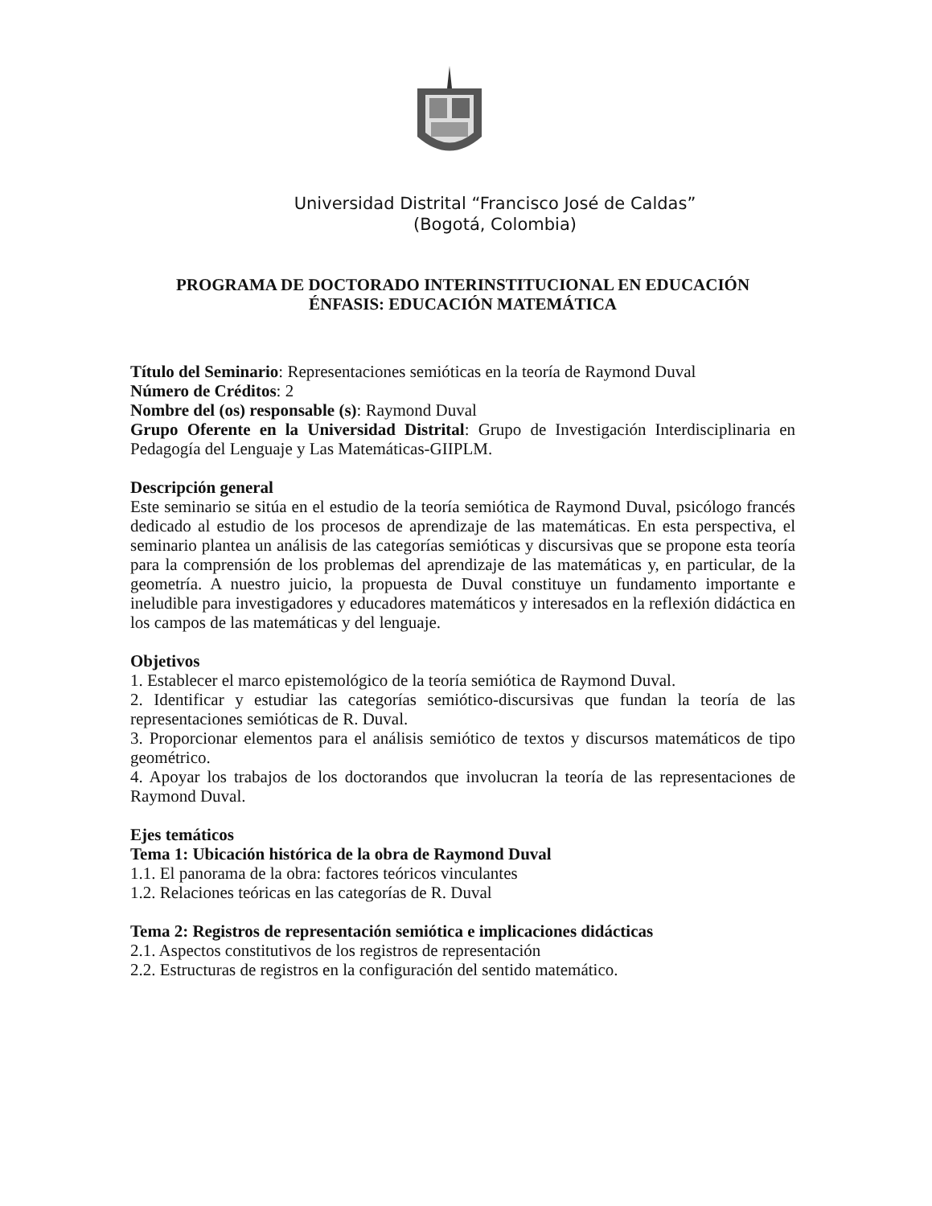Universidad Distrital “Francisco José de Caldas”
(Bogotá, Colombia)
PROGRAMA DE DOCTORADO INTERINSTITUCIONAL EN EDUCACIÓN
ÉNFASIS: EDUCACIÓN MATEMÁTICA
Título del Seminario: Representaciones semióticas en la teoría de Raymond Duval
Número de Créditos: 2
Nombre del (os) responsable (s): Raymond Duval
Grupo Oferente en la Universidad Distrital: Grupo de Investigación Interdisciplinaria en Pedagogía del Lenguaje y Las Matemáticas-GIIPLM.
Descripción general
Este seminario se sitúa en el estudio de la teoría semiótica de Raymond Duval, psicólogo francés dedicado al estudio de los procesos de aprendizaje de las matemáticas. En esta perspectiva, el seminario plantea un análisis de las categorías semióticas y discursivas que se propone esta teoría para la comprensión de los problemas del aprendizaje de las matemáticas y, en particular, de la geometría. A nuestro juicio, la propuesta de Duval constituye un fundamento importante e ineludible para investigadores y educadores matemáticos y interesados en la reflexión didáctica en los campos de las matemáticas y del lenguaje.
Objetivos
1. Establecer el marco epistemológico de la teoría semiótica de Raymond Duval.
2. Identificar y estudiar las categorías semiótico-discursivas que fundan la teoría de las representaciones semióticas de R. Duval.
3. Proporcionar elementos para el análisis semiótico de textos y discursos matemáticos de tipo geométrico.
4. Apoyar los trabajos de los doctorandos que involucran la teoría de las representaciones de Raymond Duval.
Ejes temáticos
Tema 1: Ubicación histórica de la obra de Raymond Duval
1.1. El panorama de la obra: factores teóricos vinculantes
1.2. Relaciones teóricas en las categorías de R. Duval
Tema 2: Registros de representación semiótica e implicaciones didácticas
2.1. Aspectos constitutivos de los registros de representación
2.2. Estructuras de registros en la configuración del sentido matemático.